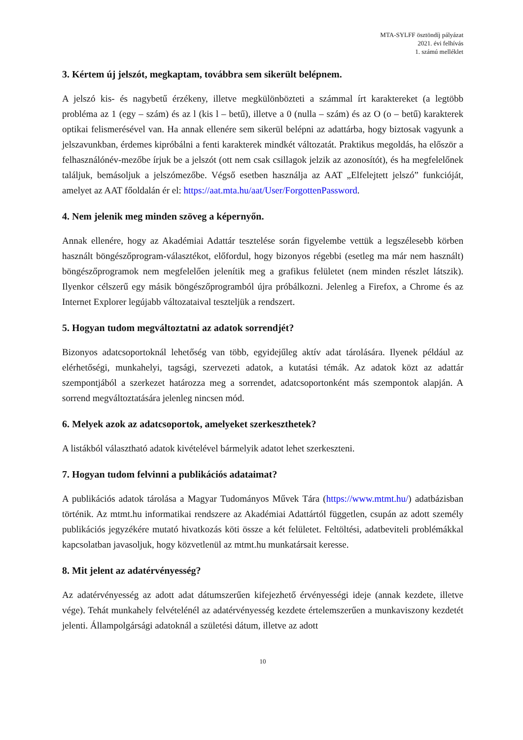MTA-SYLFF ösztöndíj pályázat
2021. évi felhívás
1. számú melléklet
3. Kértem új jelszót, megkaptam, továbbra sem sikerült belépnem.
A jelszó kis- és nagybetű érzékeny, illetve megkülönbözteti a számmal írt karaktereket (a legtöbb probléma az 1 (egy – szám) és az l (kis l – betű), illetve a 0 (nulla – szám) és az O (o – betű) karakterek optikai felismerésével van. Ha annak ellenére sem sikerül belépni az adattárba, hogy biztosak vagyunk a jelszavunkban, érdemes kipróbálni a fenti karakterek mindkét változatát. Praktikus megoldás, ha először a felhasználónév-mezőbe írjuk be a jelszót (ott nem csak csillagok jelzik az azonosítót), és ha megfelelőnek találjuk, bemásoljuk a jelszómezőbe. Végső esetben használja az AAT „Elfelejtett jelszó” funkcióját, amelyet az AAT főoldalán ér el: https://aat.mta.hu/aat/User/ForgottenPassword.
4. Nem jelenik meg minden szöveg a képernyőn.
Annak ellenére, hogy az Akadémiai Adattár tesztelése során figyelembe vettük a legszélesebb körben használt böngészőprogram-választékot, előfordul, hogy bizonyos régebbi (esetleg ma már nem használt) böngészőprogramok nem megfelelően jelenítik meg a grafikus felületet (nem minden részlet látszik). Ilyenkor célszerű egy másik böngészőprogramból újra próbálkozni. Jelenleg a Firefox, a Chrome és az Internet Explorer legújabb változataival teszteljük a rendszert.
5. Hogyan tudom megváltoztatni az adatok sorrendjét?
Bizonyos adatcsoportoknál lehetőség van több, egyidejűleg aktív adat tárolására. Ilyenek például az elérhetőségi, munkahelyi, tagsági, szervezeti adatok, a kutatási témák. Az adatok közt az adattár szempontjából a szerkezet határozza meg a sorrendet, adatcsoportonként más szempontok alapján. A sorrend megváltoztatására jelenleg nincsen mód.
6. Melyek azok az adatcsoportok, amelyeket szerkeszthetek?
A listákból választható adatok kivételével bármelyik adatot lehet szerkeszteni.
7. Hogyan tudom felvinni a publikációs adataimat?
A publikációs adatok tárolása a Magyar Tudományos Művek Tára (https://www.mtmt.hu/) adatbázisban történik. Az mtmt.hu informatikai rendszere az Akadémiai Adattártól független, csupán az adott személy publikációs jegyzékére mutató hivatkozás köti össze a két felületet. Feltöltési, adatbeviteli problémákkal kapcsolatban javasoljuk, hogy közvetlenül az mtmt.hu munkatársait keresse.
8. Mit jelent az adatérvényesség?
Az adatérvényesség az adott adat dátumszerűen kifejezhető érvényességi ideje (annak kezdete, illetve vége). Tehát munkahely felvételénél az adatérvényesség kezdete értelemszerűen a munkaviszony kezdetét jelenti. Állampolgársági adatoknál a születési dátum, illetve az adott
10